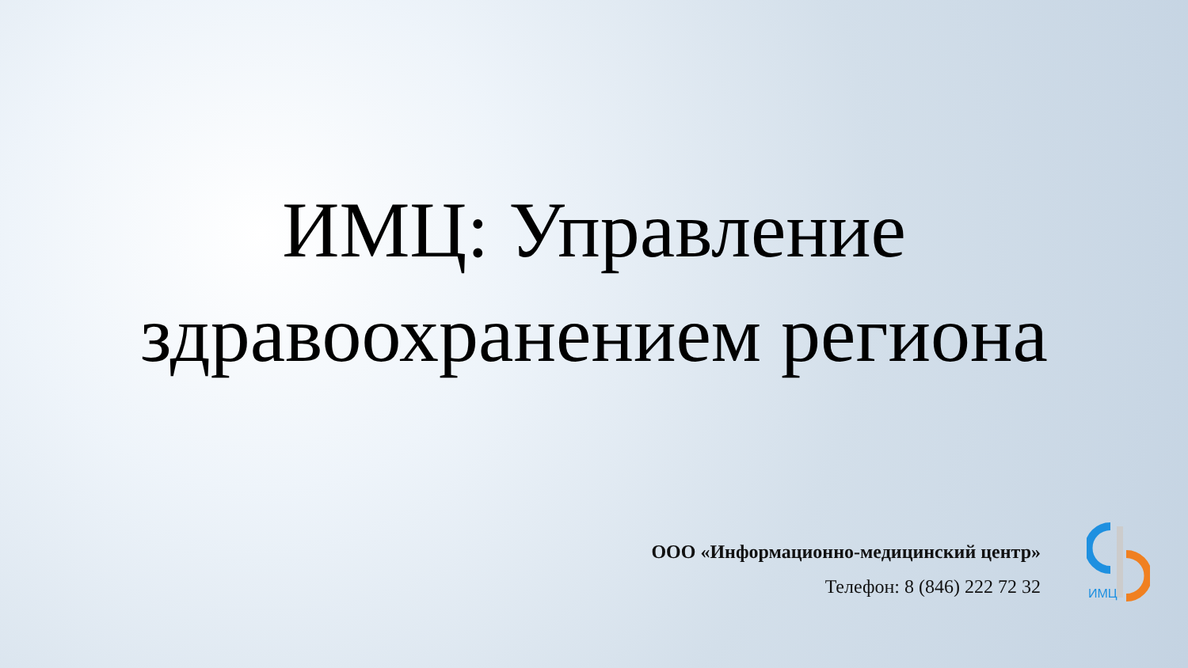ИМЦ: Управление
здравоохранением региона
ООО «Информационно-медицинский центр»
Телефон: 8 (846) 222 72 32
ИМЦ